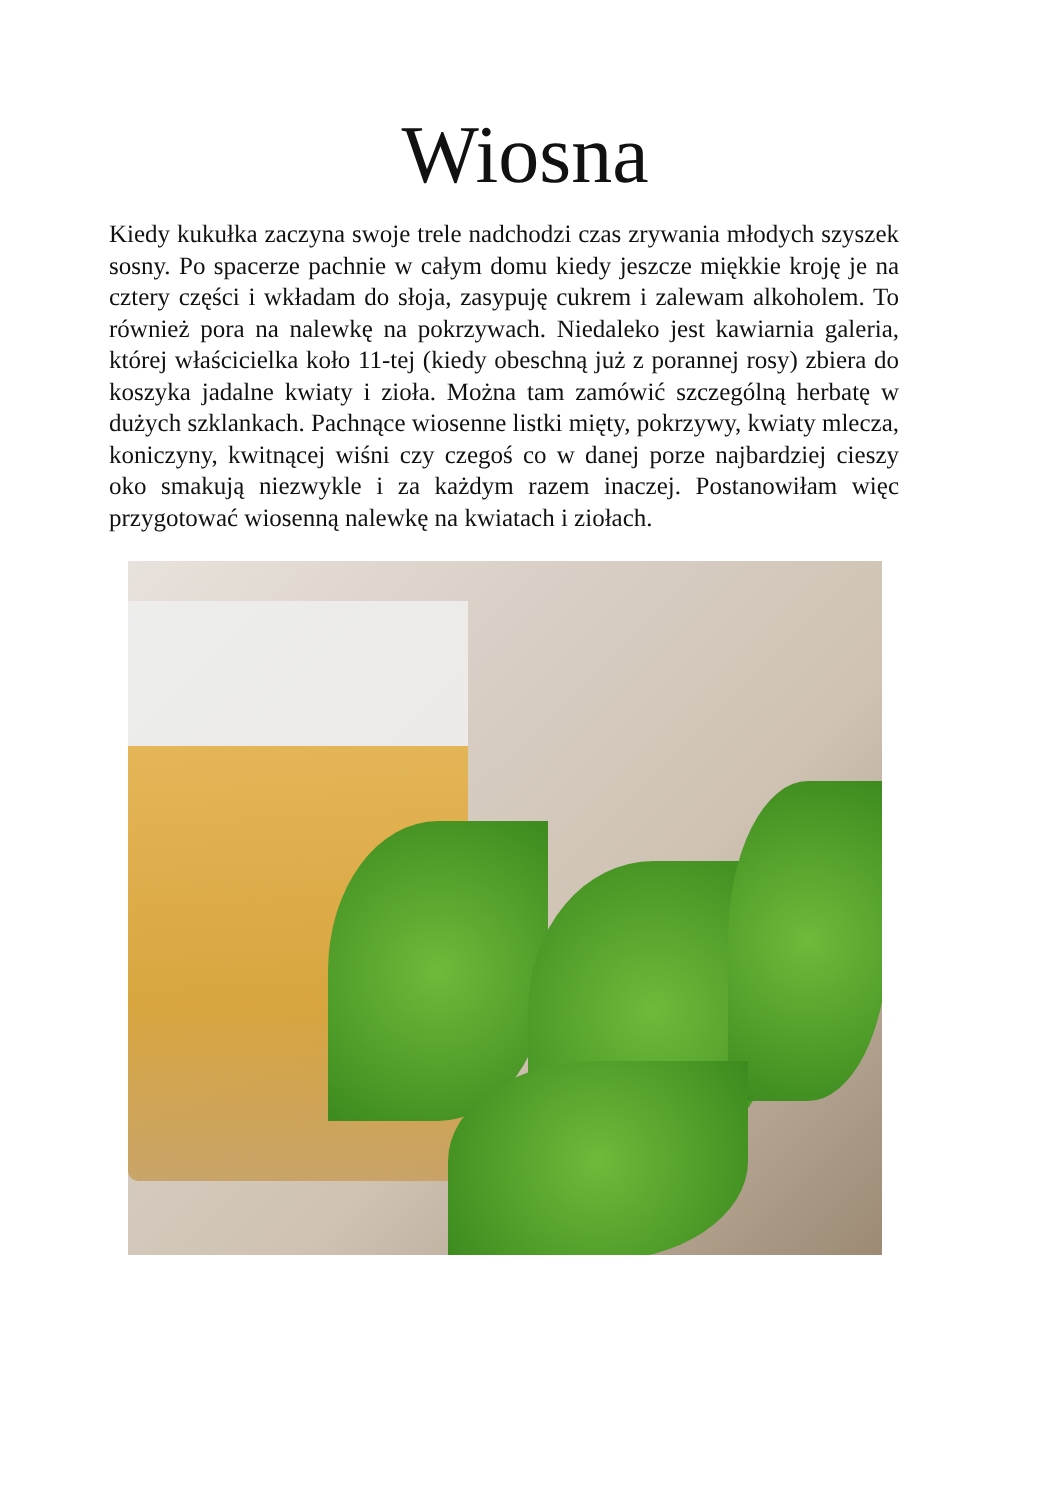Wiosna
Kiedy kukułka zaczyna swoje trele nadchodzi czas zrywania młodych szyszek sosny. Po spacerze pachnie w całym domu kiedy jeszcze miękkie kroję je na cztery części i wkładam do słoja, zasypuję cukrem i zalewam alkoholem. To również pora na nalewkę na pokrzywach. Niedaleko jest kawiarnia galeria, której właścicielka koło 11-tej (kiedy obeschną już z porannej rosy) zbiera do koszyka jadalne kwiaty i zioła. Można tam zamówić szczególną herbatę w dużych szklankach. Pachnące wiosenne listki mięty, pokrzywy, kwiaty mlecza, koniczyny, kwitnącej wiśni czy czegoś co w danej porze najbardziej cieszy oko smakują niezwykle i za każdym razem inaczej. Postanowiłam więc przygotować wiosenną nalewkę na kwiatach i ziołach.